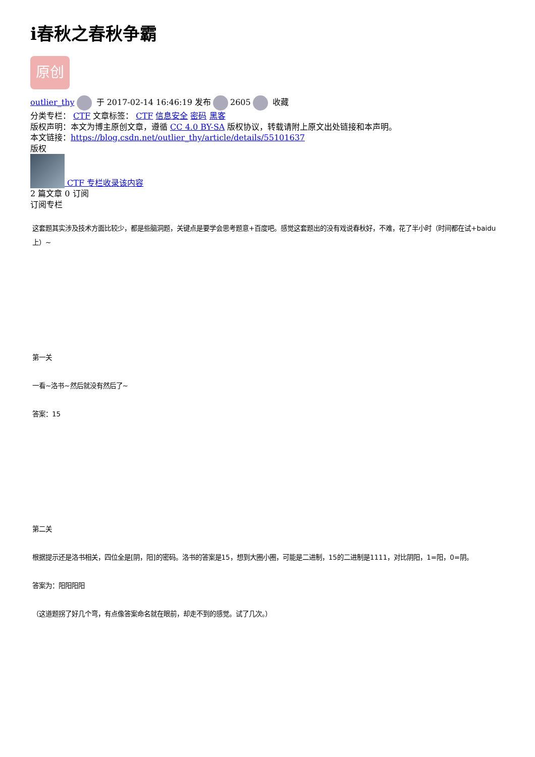i春秋之春秋争霸
原创
outlier_thy 于 2017-02-14 16:46:19 发布 2605 收藏
分类专栏： CTF 文章标签： CTF 信息安全 密码 黑客
版权声明：本文为博主原创文章，遵循 CC 4.0 BY-SA 版权协议，转载请附上原文出处链接和本声明。
本文链接：https://blog.csdn.net/outlier_thy/article/details/55101637
版权
CTF 专栏收录该内容
2 篇文章 0 订阅
订阅专栏
这套题其实涉及技术方面比较少，都是些脑洞题，关键点是要学会思考题意+百度吧。感觉这套题出的没有戏说春秋好，不难，花了半小时（时间都在试+baidu上）~
第一关
一看~洛书~然后就没有然后了~
答案：15
第二关
根据提示还是洛书相关，四位全是[阴，阳]的密码。洛书的答案是15，想到大圈小圈，可能是二进制，15的二进制是1111，对比阴阳，1=阳，0=阴。
答案为：阳阳阳阳
（这道题拐了好几个弯，有点像答案命名就在眼前，却走不到的感觉。试了几次。）